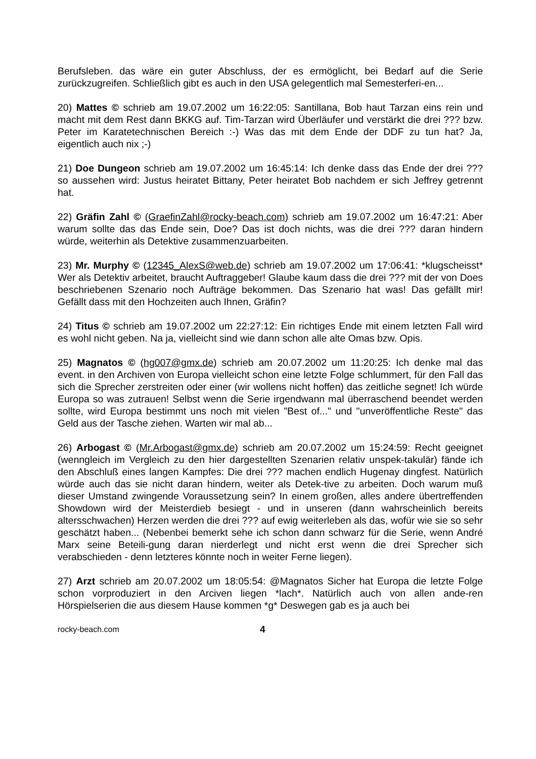Berufsleben. das wäre ein guter Abschluss, der es ermöglicht, bei Bedarf auf die Serie zurückzugreifen. Schließlich gibt es auch in den USA gelegentlich mal Semesterferi-en...
20) Mattes © schrieb am 19.07.2002 um 16:22:05: Santillana, Bob haut Tarzan eins rein und macht mit dem Rest dann BKKG auf. Tim-Tarzan wird Überläufer und verstärkt die drei ??? bzw. Peter im Karatetechnischen Bereich :-) Was das mit dem Ende der DDF zu tun hat? Ja, eigentlich auch nix ;-)
21) Doe Dungeon schrieb am 19.07.2002 um 16:45:14: Ich denke dass das Ende der drei ??? so aussehen wird: Justus heiratet Bittany, Peter heiratet Bob nachdem er sich Jeffrey getrennt hat.
22) Gräfin Zahl © (GraefinZahl@rocky-beach.com) schrieb am 19.07.2002 um 16:47:21: Aber warum sollte das das Ende sein, Doe? Das ist doch nichts, was die drei ??? daran hindern würde, weiterhin als Detektive zusammenzuarbeiten.
23) Mr. Murphy © (12345_AlexS@web.de) schrieb am 19.07.2002 um 17:06:41: *klugscheisst* Wer als Detektiv arbeitet, braucht Auftraggeber! Glaube kaum dass die drei ??? mit der von Does beschriebenen Szenario noch Aufträge bekommen. Das Szenario hat was! Das gefällt mir! Gefällt dass mit den Hochzeiten auch Ihnen, Gräfin?
24) Titus © schrieb am 19.07.2002 um 22:27:12: Ein richtiges Ende mit einem letzten Fall wird es wohl nicht geben. Na ja, vielleicht sind wie dann schon alle alte Omas bzw. Opis.
25) Magnatos © (hg007@gmx.de) schrieb am 20.07.2002 um 11:20:25: Ich denke mal das event. in den Archiven von Europa vielleicht schon eine letzte Folge schlummert, für den Fall das sich die Sprecher zerstreiten oder einer (wir wollens nicht hoffen) das zeitliche segnet! Ich würde Europa so was zutrauen! Selbst wenn die Serie irgendwann mal überraschend beendet werden sollte, wird Europa bestimmt uns noch mit vielen "Best of..." und "unveröffentliche Reste" das Geld aus der Tasche ziehen. Warten wir mal ab...
26) Arbogast © (Mr.Arbogast@gmx.de) schrieb am 20.07.2002 um 15:24:59: Recht geeignet (wenngleich im Vergleich zu den hier dargestellten Szenarien relativ unspek-takulär) fände ich den Abschluß eines langen Kampfes: Die drei ??? machen endlich Hugenay dingfest. Natürlich würde auch das sie nicht daran hindern, weiter als Detek-tive zu arbeiten. Doch warum muß dieser Umstand zwingende Voraussetzung sein? In einem großen, alles andere übertreffenden Showdown wird der Meisterdieb besiegt - und in unseren (dann wahrscheinlich bereits altersschwachen) Herzen werden die drei ??? auf ewig weiterleben als das, wofür wie sie so sehr geschätzt haben... (Nebenbei bemerkt sehe ich schon dann schwarz für die Serie, wenn André Marx seine Beteili-gung daran nierderlegt und nicht erst wenn die drei Sprecher sich verabschieden - denn letzteres könnte noch in weiter Ferne liegen).
27) Arzt schrieb am 20.07.2002 um 18:05:54: @Magnatos Sicher hat Europa die letzte Folge schon vorproduziert in den Arciven liegen *lach*. Natürlich auch von allen ande-ren Hörspielserien die aus diesem Hause kommen *g* Deswegen gab es ja auch bei
rocky-beach.com 4